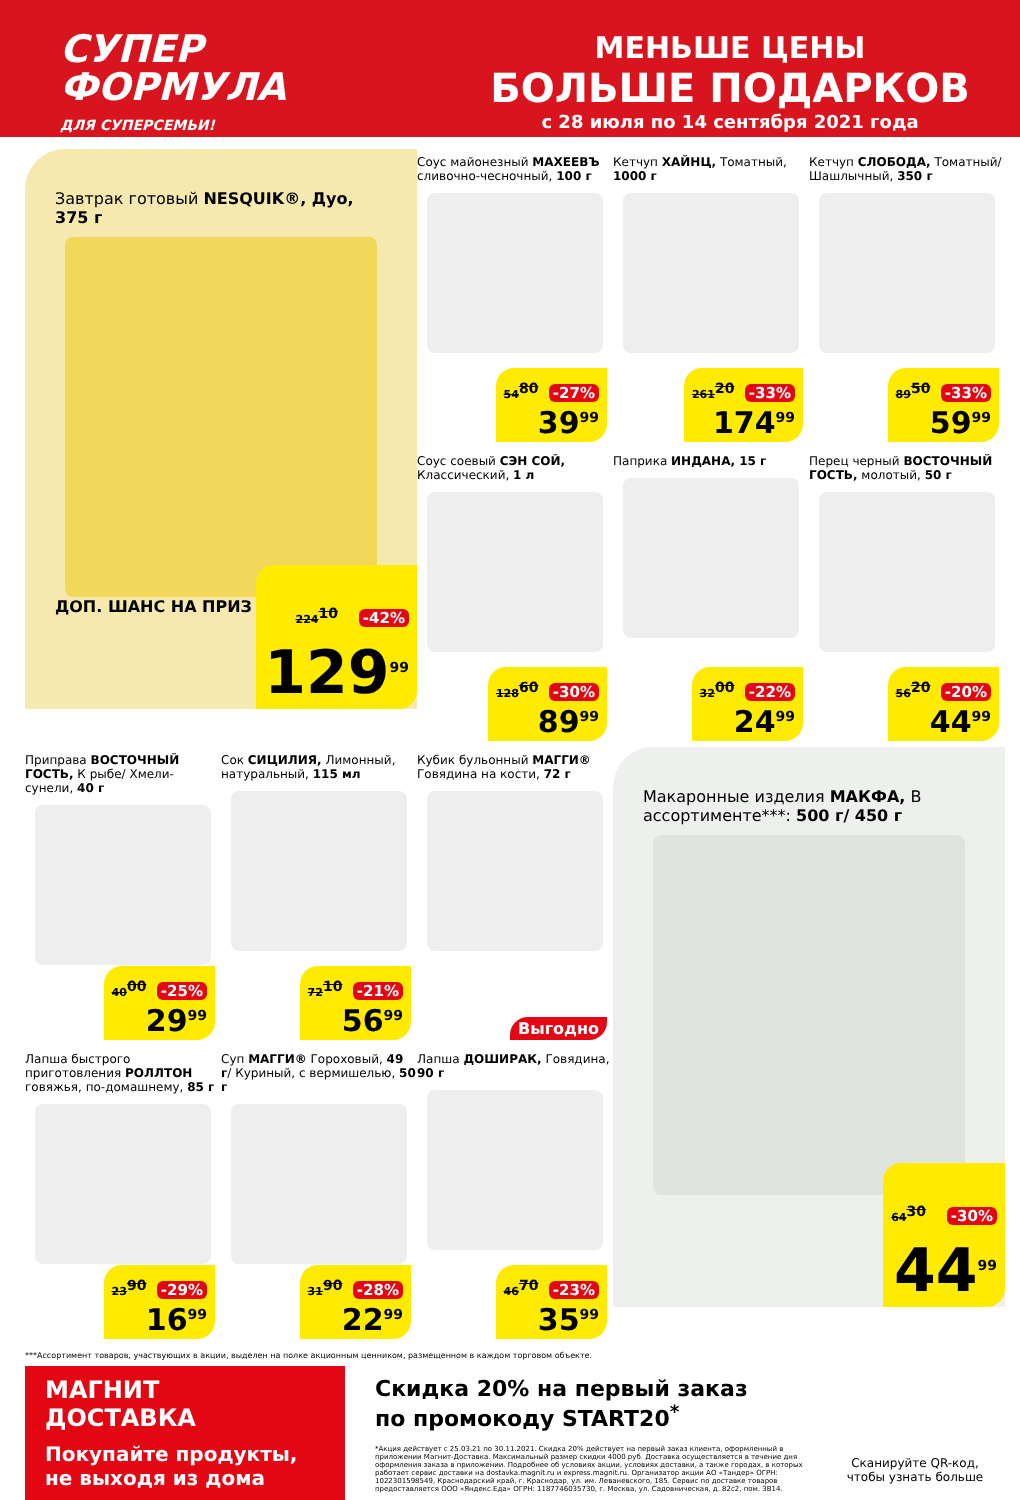СУПЕР
ФОРМУЛА
ДЛЯ СУПЕРСЕМЬИ!
МЕНЬШЕ ЦЕНЫ
БОЛЬШЕ ПОДАРКОВ
с 28 июля по 14 сентября 2021 года
Завтрак готовый NESQUIK®, Дуо, 375 г
ДОП. ШАНС НА ПРИЗ
224<sup>10</sup> -42%
129<sup>99</sup>
Соус майонезный МАХЕЕВЪ сливочно-чесночный, 100 г
54<sup>80</sup> -27%
39<sup>99</sup>
Кетчуп ХАЙНЦ, Томатный, 1000 г
261<sup>20</sup> -33%
174<sup>99</sup>
Кетчуп СЛОБОДА, Томатный/ Шашлычный, 350 г
89<sup>50</sup> -33%
59<sup>99</sup>
Соус соевый СЭН СОЙ, Классический, 1 л
128<sup>60</sup> -30%
89<sup>99</sup>
Паприка ИНДАНА, 15 г
32<sup>00</sup> -22%
24<sup>99</sup>
Перец черный ВОСТОЧНЫЙ ГОСТЬ, молотый, 50 г
56<sup>20</sup> -20%
44<sup>99</sup>
Приправа ВОСТОЧНЫЙ ГОСТЬ, К рыбе/ Хмели-сунели, 40 г
40<sup>00</sup> -25%
29<sup>99</sup>
Сок СИЦИЛИЯ, Лимонный, натуральный, 115 мл
72<sup>10</sup> -21%
56<sup>99</sup>
Кубик бульонный МАГГИ® Говядина на кости, 72 г
Выгодно
Макаронные изделия МАКФА, В ассортименте***: 500 г/ 450 г
64<sup>30</sup> -30%
44<sup>99</sup>
Лапша быстрого приготовления РОЛЛТОН говяжья, по-домашнему, 85 г
23<sup>90</sup> -29%
16<sup>99</sup>
Суп МАГГИ® Гороховый, 49 г/ Куриный, с вермишелью, 50 г
31<sup>90</sup> -28%
22<sup>99</sup>
Лапша ДОШИРАК, Говядина, 90 г
46<sup>70</sup> -23%
35<sup>99</sup>
***Ассортимент товаров, участвующих в акции, выделен на полке акционным ценником, размещенном в каждом торговом объекте.
МАГНИТ
ДОСТАВКА
Покупайте продукты, не выходя из дома
Скидка 20% на первый заказ
по промокоду START20<sup>*</sup>
*Акция действует с 25.03.21 по 30.11.2021. Скидка 20% действует на первый заказ клиента, оформленный в приложении Магнит-Доставка. Максимальный размер скидки 4000 руб. Доставка осуществляется в течение дня оформления заказа в приложении. Подробнее об условиях акции, условиях доставки, а также городах, в которых работает сервис доставки на dostavka.magnit.ru и express.magnit.ru. Организатор акции АО «Тандер» ОГРН: 1022301598549, Краснодарский край, г. Краснодар, ул. им. Леваневского, 185. Сервис по доставке товаров предоставляется ООО «Яндекс.Еда» ОГРН: 1187746035730, г. Москва, ул. Садовническая, д. 82с2, пом. 3В14.
Сканируйте QR-код, чтобы узнать больше